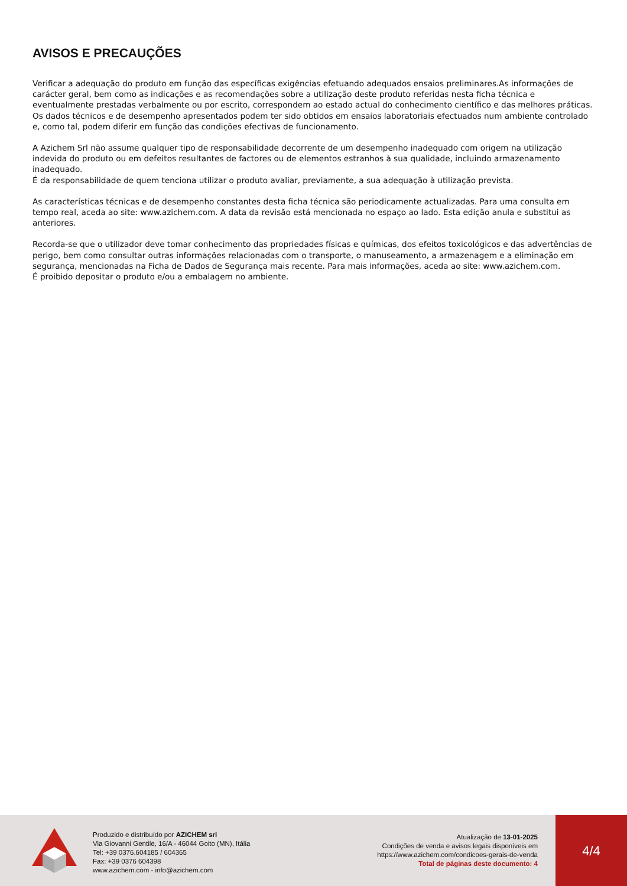AVISOS E PRECAUÇÕES
Verificar a adequação do produto em função das específicas exigências efetuando adequados ensaios preliminares.As informações de carácter geral, bem como as indicações e as recomendações sobre a utilização deste produto referidas nesta ficha técnica e eventualmente prestadas verbalmente ou por escrito, correspondem ao estado actual do conhecimento científico e das melhores práticas.
Os dados técnicos e de desempenho apresentados podem ter sido obtidos em ensaios laboratoriais efectuados num ambiente controlado e, como tal, podem diferir em função das condições efectivas de funcionamento.
A Azichem Srl não assume qualquer tipo de responsabilidade decorrente de um desempenho inadequado com origem na utilização indevida do produto ou em defeitos resultantes de factores ou de elementos estranhos à sua qualidade, incluindo armazenamento inadequado.
É da responsabilidade de quem tenciona utilizar o produto avaliar, previamente, a sua adequação à utilização prevista.
As características técnicas e de desempenho constantes desta ficha técnica são periodicamente actualizadas. Para uma consulta em tempo real, aceda ao site: www.azichem.com. A data da revisão está mencionada no espaço ao lado. Esta edição anula e substitui as anteriores.
Recorda-se que o utilizador deve tomar conhecimento das propriedades físicas e químicas, dos efeitos toxicológicos e das advertências de perigo, bem como consultar outras informações relacionadas com o transporte, o manuseamento, a armazenagem e a eliminação em segurança, mencionadas na Ficha de Dados de Segurança mais recente. Para mais informações, aceda ao site: www.azichem.com.
É proibido depositar o produto e/ou a embalagem no ambiente.
Produzido e distribuído por AZICHEM srl
Via Giovanni Gentile, 16/A - 46044 Goito (MN), Itália
Tel: +39 0376.604185 / 604365
Fax: +39 0376 604398
www.azichem.com - info@azichem.com
Atualização de 13-01-2025
Condições de venda e avisos legais disponíveis em
https://www.azichem.com/condicoes-gerais-de-venda
Total de páginas deste documento: 4
4/4